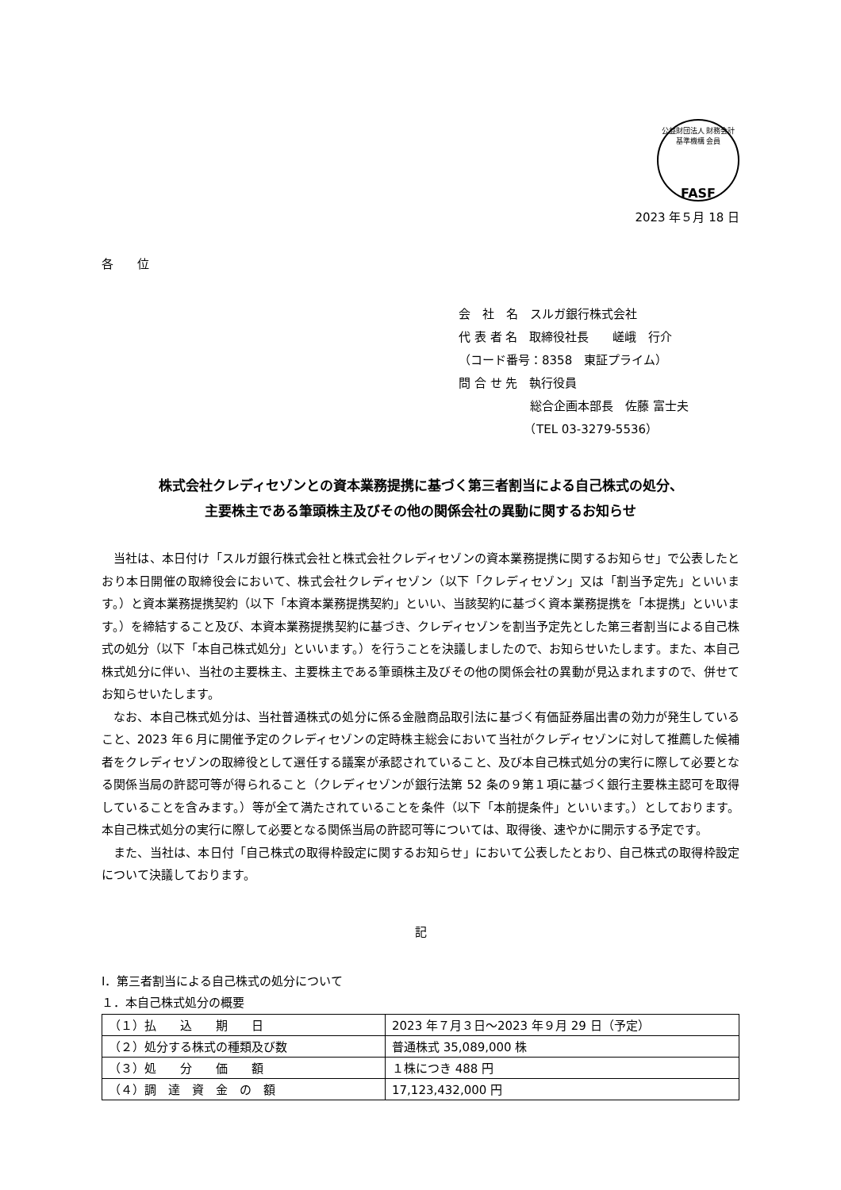公益財団法人 財務会計基準機構 会員
FASF
2023 年５月 18 日
各　　位
会　社　名　スルガ銀行株式会社
代 表 者 名　取締役社長　　嵯峨　行介
（コード番号：8358　東証プライム）
問 合 せ 先　執行役員
　　　　　　総合企画本部長　佐藤 富士夫
　　　　　　（TEL 03-3279-5536）
株式会社クレディセゾンとの資本業務提携に基づく第三者割当による自己株式の処分、
主要株主である筆頭株主及びその他の関係会社の異動に関するお知らせ
当社は、本日付け「スルガ銀行株式会社と株式会社クレディセゾンの資本業務提携に関するお知らせ」で公表したとおり本日開催の取締役会において、株式会社クレディセゾン（以下「クレディセゾン」又は「割当予定先」といいます。）と資本業務提携契約（以下「本資本業務提携契約」といい、当該契約に基づく資本業務提携を「本提携」といいます。）を締結すること及び、本資本業務提携契約に基づき、クレディセゾンを割当予定先とした第三者割当による自己株式の処分（以下「本自己株式処分」といいます。）を行うことを決議しましたので、お知らせいたします。また、本自己株式処分に伴い、当社の主要株主、主要株主である筆頭株主及びその他の関係会社の異動が見込まれますので、併せてお知らせいたします。
なお、本自己株式処分は、当社普通株式の処分に係る金融商品取引法に基づく有価証券届出書の効力が発生していること、2023 年６月に開催予定のクレディセゾンの定時株主総会において当社がクレディセゾンに対して推薦した候補者をクレディセゾンの取締役として選任する議案が承認されていること、及び本自己株式処分の実行に際して必要となる関係当局の許認可等が得られること（クレディセゾンが銀行法第 52 条の９第１項に基づく銀行主要株主認可を取得していることを含みます。）等が全て満たされていることを条件（以下「本前提条件」といいます。）としております。本自己株式処分の実行に際して必要となる関係当局の許認可等については、取得後、速やかに開示する予定です。
また、当社は、本日付「自己株式の取得枠設定に関するお知らせ」において公表したとおり、自己株式の取得枠設定について決議しております。
記
Ⅰ．第三者割当による自己株式の処分について
１．本自己株式処分の概要
| （１）払 込 期 日 | 2023 年７月３日～2023 年９月 29 日（予定） |
| （２）処分する株式の種類及び数 | 普通株式 35,089,000 株 |
| （３）処 分 価 額 | １株につき 488 円 |
| （４）調 達 資 金 の 額 | 17,123,432,000 円 |